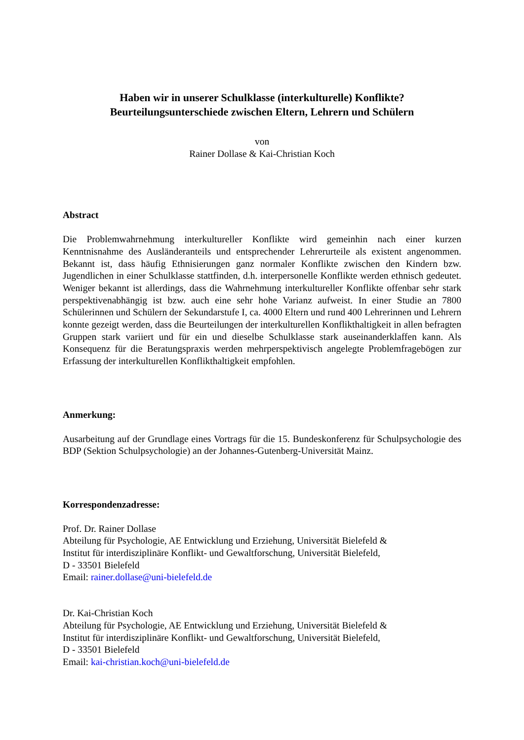Haben wir in unserer Schulklasse (interkulturelle) Konflikte?
Beurteilungsunterschiede zwischen Eltern, Lehrern und Schülern
von
Rainer Dollase & Kai-Christian Koch
Abstract
Die Problemwahrnehmung interkultureller Konflikte wird gemeinhin nach einer kurzen Kenntnisnahme des Ausländeranteils und entsprechender Lehrerurteile als existent angenommen. Bekannt ist, dass häufig Ethnisierungen ganz normaler Konflikte zwischen den Kindern bzw. Jugendlichen in einer Schulklasse stattfinden, d.h. interpersonelle Konflikte werden ethnisch gedeutet. Weniger bekannt ist allerdings, dass die Wahrnehmung interkultureller Konflikte offenbar sehr stark perspektivenabhängig ist bzw. auch eine sehr hohe Varianz aufweist. In einer Studie an 7800 Schülerinnen und Schülern der Sekundarstufe I, ca. 4000 Eltern und rund 400 Lehrerinnen und Lehrern konnte gezeigt werden, dass die Beurteilungen der interkulturellen Konflikthaltigkeit in allen befragten Gruppen stark variiert und für ein und dieselbe Schulklasse stark auseinanderklaffen kann. Als Konsequenz für die Beratungspraxis werden mehrperspektivisch angelegte Problemfragebögen zur Erfassung der interkulturellen Konflikthaltigkeit empfohlen.
Anmerkung:
Ausarbeitung auf der Grundlage eines Vortrags für die 15. Bundeskonferenz für Schulpsychologie des BDP (Sektion Schulpsychologie) an der Johannes-Gutenberg-Universität Mainz.
Korrespondenzadresse:
Prof. Dr. Rainer Dollase
Abteilung für Psychologie, AE Entwicklung und Erziehung, Universität Bielefeld &
Institut für interdisziplinäre Konflikt- und Gewaltforschung, Universität Bielefeld,
D - 33501 Bielefeld
Email: rainer.dollase@uni-bielefeld.de
Dr. Kai-Christian Koch
Abteilung für Psychologie, AE Entwicklung und Erziehung, Universität Bielefeld &
Institut für interdisziplinäre Konflikt- und Gewaltforschung, Universität Bielefeld,
D - 33501 Bielefeld
Email: kai-christian.koch@uni-bielefeld.de